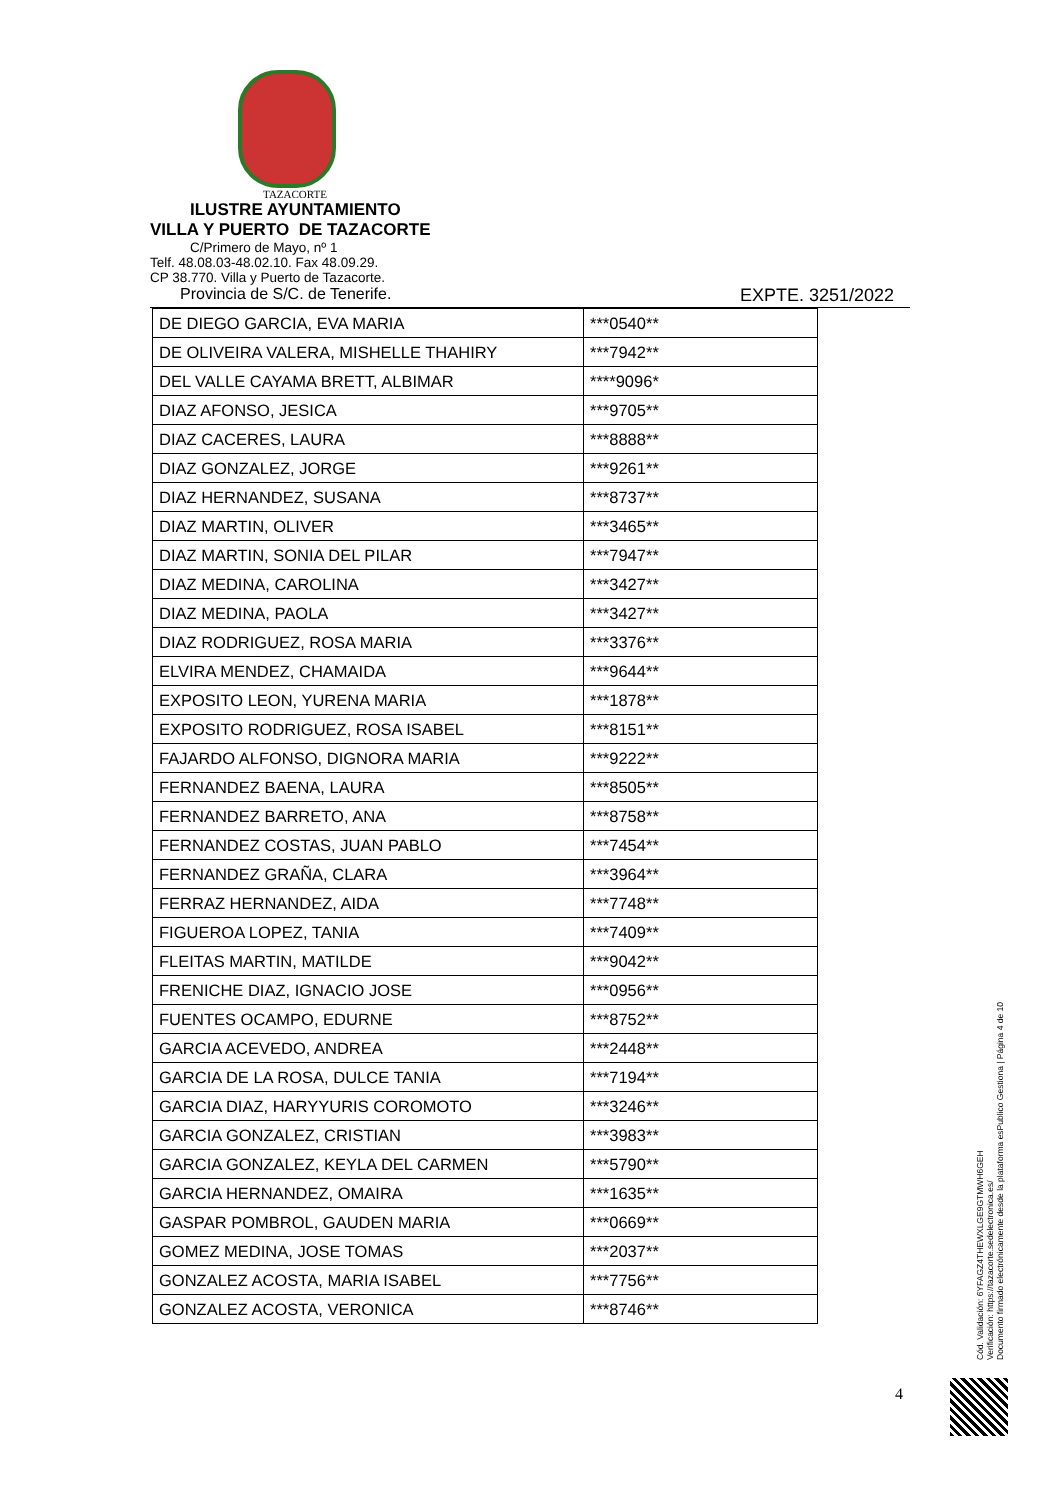TAZACORTE
ILUSTRE AYUNTAMIENTO
VILLA Y PUERTO DE TAZACORTE
C/Primero de Mayo, nº 1
Telf. 48.08.03-48.02.10. Fax 48.09.29.
CP 38.770. Villa y Puerto de Tazacorte.
Provincia de S/C. de Tenerife.
EXPTE. 3251/2022
| DE DIEGO GARCIA, EVA MARIA | ***0540** |
| DE OLIVEIRA VALERA, MISHELLE THAHIRY | ***7942** |
| DEL VALLE CAYAMA BRETT, ALBIMAR | ****9096* |
| DIAZ AFONSO, JESICA | ***9705** |
| DIAZ CACERES, LAURA | ***8888** |
| DIAZ GONZALEZ, JORGE | ***9261** |
| DIAZ HERNANDEZ, SUSANA | ***8737** |
| DIAZ MARTIN, OLIVER | ***3465** |
| DIAZ MARTIN, SONIA DEL PILAR | ***7947** |
| DIAZ MEDINA, CAROLINA | ***3427** |
| DIAZ MEDINA, PAOLA | ***3427** |
| DIAZ RODRIGUEZ, ROSA MARIA | ***3376** |
| ELVIRA MENDEZ, CHAMAIDA | ***9644** |
| EXPOSITO LEON, YURENA MARIA | ***1878** |
| EXPOSITO RODRIGUEZ, ROSA ISABEL | ***8151** |
| FAJARDO ALFONSO, DIGNORA MARIA | ***9222** |
| FERNANDEZ BAENA, LAURA | ***8505** |
| FERNANDEZ BARRETO, ANA | ***8758** |
| FERNANDEZ COSTAS, JUAN PABLO | ***7454** |
| FERNANDEZ GRAÑA, CLARA | ***3964** |
| FERRAZ HERNANDEZ, AIDA | ***7748** |
| FIGUEROA LOPEZ, TANIA | ***7409** |
| FLEITAS MARTIN, MATILDE | ***9042** |
| FRENICHE DIAZ, IGNACIO JOSE | ***0956** |
| FUENTES OCAMPO, EDURNE | ***8752** |
| GARCIA ACEVEDO, ANDREA | ***2448** |
| GARCIA DE LA ROSA, DULCE TANIA | ***7194** |
| GARCIA DIAZ, HARYYURIS COROMOTO | ***3246** |
| GARCIA GONZALEZ, CRISTIAN | ***3983** |
| GARCIA GONZALEZ, KEYLA DEL CARMEN | ***5790** |
| GARCIA HERNANDEZ, OMAIRA | ***1635** |
| GASPAR POMBROL, GAUDEN MARIA | ***0669** |
| GOMEZ MEDINA, JOSE TOMAS | ***2037** |
| GONZALEZ ACOSTA, MARIA ISABEL | ***7756** |
| GONZALEZ ACOSTA, VERONICA | ***8746** |
Cód. Validación: 6YFAGZ4THEWXLGE9GTMWH6GEH
Verificación: https://tazacorte.sedelectronica.es/
Documento firmado electrónicamente desde la plataforma esPublico Gestiona | Página 4 de 10
4